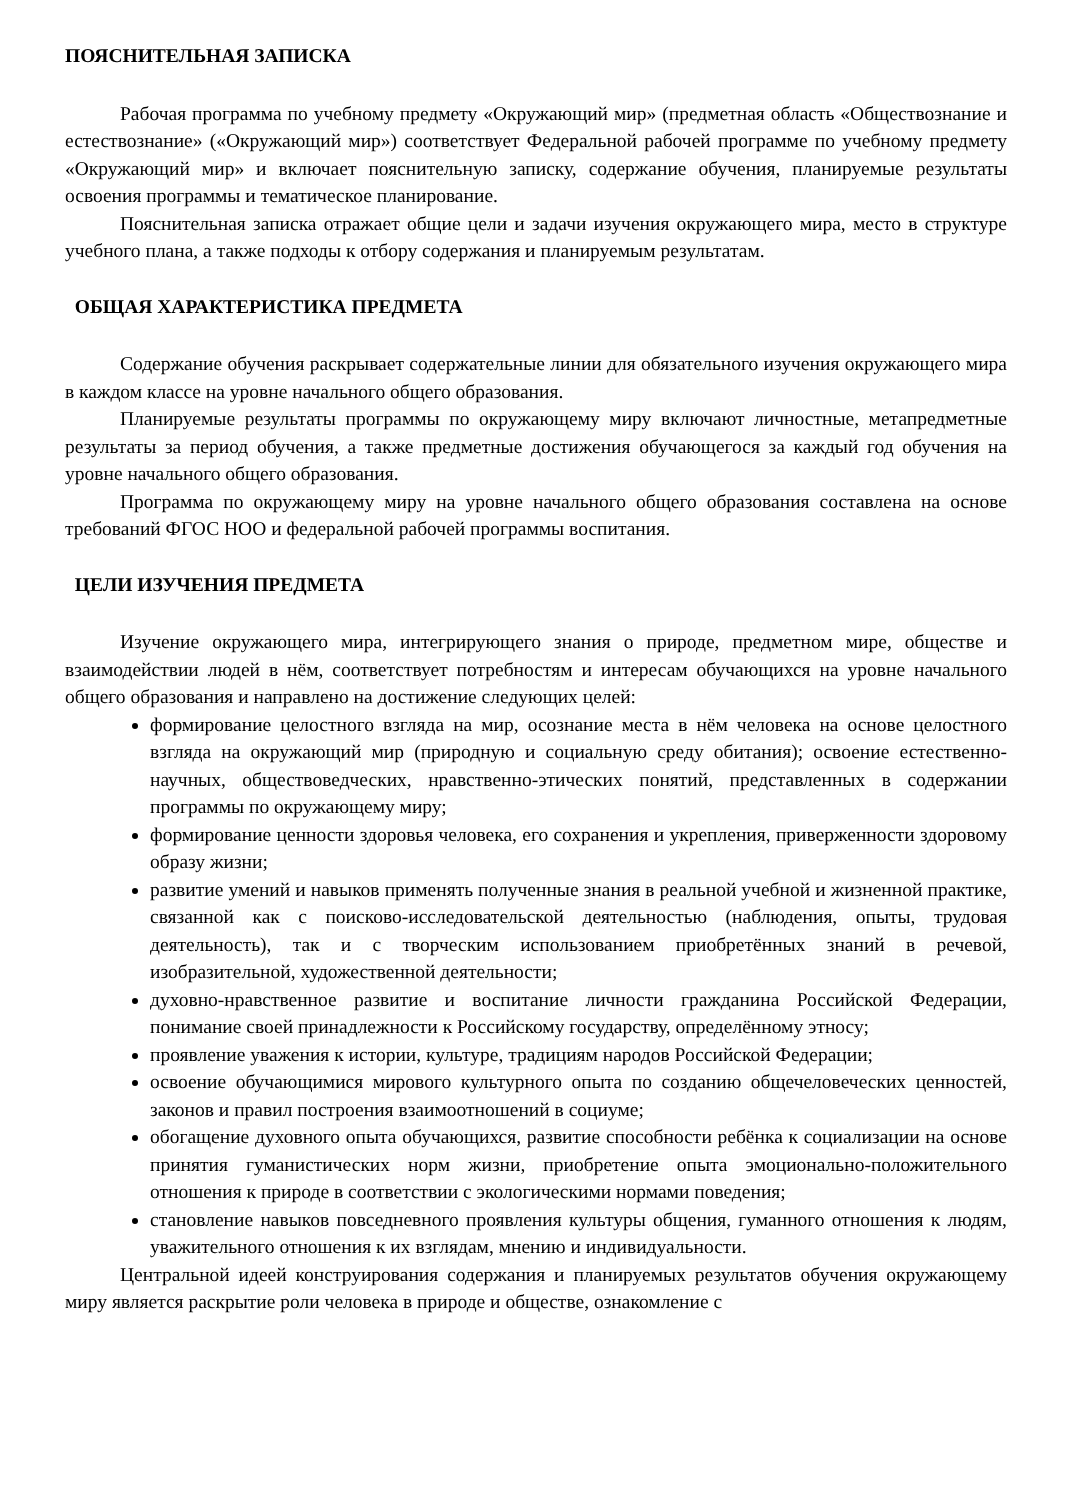ПОЯСНИТЕЛЬНАЯ ЗАПИСКА
Рабочая программа по учебному предмету «Окружающий мир» (предметная область «Обществознание и естествознание» («Окружающий мир») соответствует Федеральной рабочей программе по учебному предмету «Окружающий мир» и включает пояснительную записку, содержание обучения, планируемые результаты освоения программы и тематическое планирование.
Пояснительная записка отражает общие цели и задачи изучения окружающего мира, место в структуре учебного плана, а также подходы к отбору содержания и планируемым результатам.
ОБЩАЯ ХАРАКТЕРИСТИКА ПРЕДМЕТА
Содержание обучения раскрывает содержательные линии для обязательного изучения окружающего мира в каждом классе на уровне начального общего образования.
Планируемые результаты программы по окружающему миру включают личностные, метапредметные результаты за период обучения, а также предметные достижения обучающегося за каждый год обучения на уровне начального общего образования.
Программа по окружающему миру на уровне начального общего образования составлена на основе требований ФГОС НОО и федеральной рабочей программы воспитания.
ЦЕЛИ ИЗУЧЕНИЯ ПРЕДМЕТА
Изучение окружающего мира, интегрирующего знания о природе, предметном мире, обществе и взаимодействии людей в нём, соответствует потребностям и интересам обучающихся на уровне начального общего образования и направлено на достижение следующих целей:
формирование целостного взгляда на мир, осознание места в нём человека на основе целостного взгляда на окружающий мир (природную и социальную среду обитания); освоение естественно-научных, обществоведческих, нравственно-этических понятий, представленных в содержании программы по окружающему миру;
формирование ценности здоровья человека, его сохранения и укрепления, приверженности здоровому образу жизни;
развитие умений и навыков применять полученные знания в реальной учебной и жизненной практике, связанной как с поисково-исследовательской деятельностью (наблюдения, опыты, трудовая деятельность), так и с творческим использованием приобретённых знаний в речевой, изобразительной, художественной деятельности;
духовно-нравственное развитие и воспитание личности гражданина Российской Федерации, понимание своей принадлежности к Российскому государству, определённому этносу;
проявление уважения к истории, культуре, традициям народов Российской Федерации;
освоение обучающимися мирового культурного опыта по созданию общечеловеческих ценностей, законов и правил построения взаимоотношений в социуме;
обогащение духовного опыта обучающихся, развитие способности ребёнка к социализации на основе принятия гуманистических норм жизни, приобретение опыта эмоционально-положительного отношения к природе в соответствии с экологическими нормами поведения;
становление навыков повседневного проявления культуры общения, гуманного отношения к людям, уважительного отношения к их взглядам, мнению и индивидуальности.
Центральной идеей конструирования содержания и планируемых результатов обучения окружающему миру является раскрытие роли человека в природе и обществе, ознакомление с